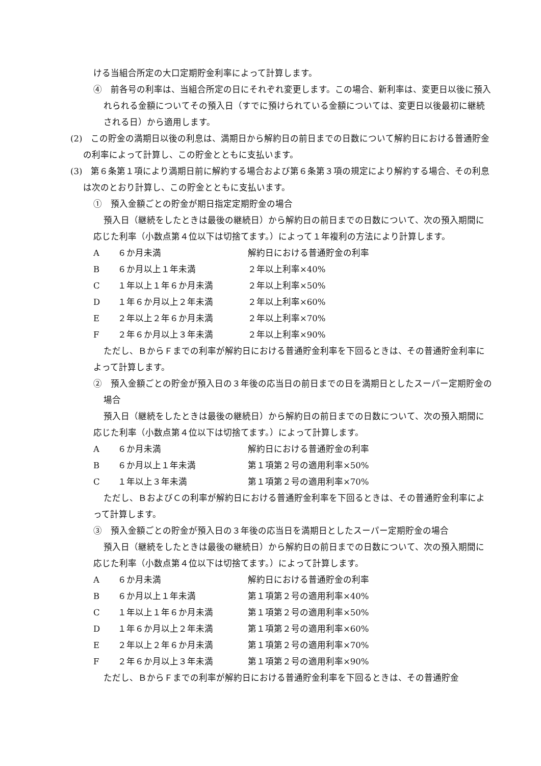ける当組合所定の大口定期貯金利率によって計算します。
④　前各号の利率は、当組合所定の日にそれぞれ変更します。この場合、新利率は、変更日以後に預入れられる金額についてその預入日（すでに預けられている金額については、変更日以後最初に継続される日）から適用します。
(2)　この貯金の満期日以後の利息は、満期日から解約日の前日までの日数について解約日における普通貯金の利率によって計算し、この貯金とともに支払います。
(3)　第６条第１項により満期日前に解約する場合および第６条第３項の規定により解約する場合、その利息は次のとおり計算し、この貯金とともに支払います。
①　預入金額ごとの貯金が期日指定定期貯金の場合
預入日（継続をしたときは最後の継続日）から解約日の前日までの日数について、次の預入期間に応じた利率（小数点第４位以下は切捨てます。）によって１年複利の方法により計算します。
| A | ６か月未満 | 解約日における普通貯金の利率 |
| B | ６か月以上１年未満 | ２年以上利率×40% |
| C | １年以上１年６か月未満 | ２年以上利率×50% |
| D | １年６か月以上２年未満 | ２年以上利率×60% |
| E | ２年以上２年６か月未満 | ２年以上利率×70% |
| F | ２年６か月以上３年未満 | ２年以上利率×90% |
ただし、ＢからＦまでの利率が解約日における普通貯金利率を下回るときは、その普通貯金利率によって計算します。
②　預入金額ごとの貯金が預入日の３年後の応当日の前日までの日を満期日としたスーパー定期貯金の場合
預入日（継続をしたときは最後の継続日）から解約日の前日までの日数について、次の預入期間に応じた利率（小数点第４位以下は切捨てます。）によって計算します。
| A | ６か月未満 | 解約日における普通貯金の利率 |
| B | ６か月以上１年未満 | 第１項第２号の適用利率×50% |
| C | １年以上３年未満 | 第１項第２号の適用利率×70% |
ただし、ＢおよびＣの利率が解約日における普通貯金利率を下回るときは、その普通貯金利率によって計算します。
③　預入金額ごとの貯金が預入日の３年後の応当日を満期日としたスーパー定期貯金の場合
預入日（継続をしたときは最後の継続日）から解約日の前日までの日数について、次の預入期間に応じた利率（小数点第４位以下は切捨てます。）によって計算します。
| A | ６か月未満 | 解約日における普通貯金の利率 |
| B | ６か月以上１年未満 | 第１項第２号の適用利率×40% |
| C | １年以上１年６か月未満 | 第１項第２号の適用利率×50% |
| D | １年６か月以上２年未満 | 第１項第２号の適用利率×60% |
| E | ２年以上２年６か月未満 | 第１項第２号の適用利率×70% |
| F | ２年６か月以上３年未満 | 第１項第２号の適用利率×90% |
ただし、ＢからＦまでの利率が解約日における普通貯金利率を下回るときは、その普通貯金